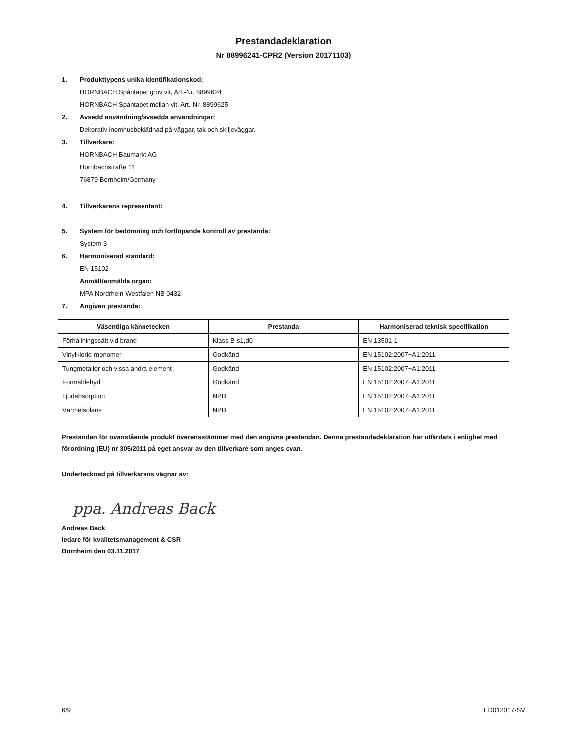Prestandadeklaration
Nr 88996241-CPR2 (Version 20171103)
1. Produkttypens unika identifikationskod:
HORNBACH Spåntapet grov vit, Art.-Nr. 8899624
HORNBACH Spåntapet mellan vit, Art.-Nr. 8899625
2. Avsedd användning/avsedda användningar:
Dekorativ inomhusbeklädnad på väggar, tak och skiljeväggar.
3. Tillverkare:
HORNBACH Baumarkt AG
Hornbachstraße 11
76879 Bornheim/Germany
4. Tillverkarens representant:
--
5. System för bedömning och fortlöpande kontroll av prestanda:
System 3
6. Harmoniserad standard:
EN 15102
Anmält/anmälda organ:
MPA Nordrhein-Westfalen NB 0432
7. Angiven prestanda:
| Väsentliga kännetecken | Prestanda | Harmoniserad teknisk specifikation |
| --- | --- | --- |
| Förhållningssätt vid brand | Klass B-s1,d0 | EN 13501-1 |
| Vinylklorid-monomer | Godkänd | EN 15102:2007+A1:2011 |
| Tungmetaller och vissa andra element | Godkänd | EN 15102:2007+A1:2011 |
| Formaldehyd | Godkänd | EN 15102:2007+A1:2011 |
| Ljudabsorption | NPD | EN 15102:2007+A1:2011 |
| Värmeisolans | NPD | EN 15102:2007+A1:2011 |
Prestandan för ovanstående produkt överensstämmer med den angivna prestandan. Denna prestandadeklaration har utfärdats i enlighet med förordning (EU) nr 305/2011 på eget ansvar av den tillverkare som anges ovan.
Undertecknad på tillverkarens vägnar av:
ppa. Andreas Back
Andreas Back
ledare för kvalitetsmanagement & CSR
Bornheim den 03.11.2017
6/9 ED012017-SV